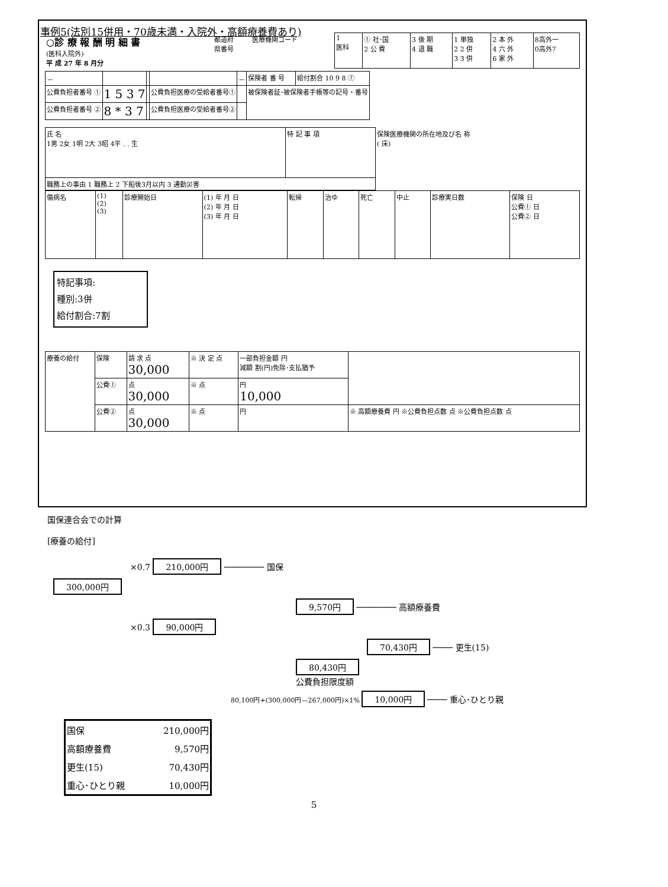事例5(法別15併用・70歳未満・入院外・高額療養費あり)
| ○診 療 報 酬 明 細 書 (医科入院外) 平 成 27 年 8 月分 | 都道府 県番号 | 医療機関コード | 1 医科 | ① 社･国 2 公 費 | 3 後 期 4 退 職 | 1 単独 2 2 併 3 3 併 | 2 本 外 4 六 外 6 家 外 | 8高外一 0高外7 |
| － | | | | － | 保険者 番 号 | 給付割合 10 9 8 ⑦ |
| 公費負担者番号 ① | 1 5 3 7 | | 公費負担医療の受給者番号① | | 被保険者証･被保険者手帳等の記号・番号 | |
| 公費負担者番号 ② | 8 * 3 7 | | 公費負担医療の受給者番号② | | | |
| 氏 名 1男 2女 1明 2大 3昭 4平 . . 生 | 特 記 事 項 | 保険医療機関の所在地及び名 称 ( 床) |
| 職務上の事由 1 職務上 2 下船後3月以内 3 通勤災害 | | |
| 傷病名 | (1) (2) (3) | 診療開始日 | (1) 年 月 日 (2) 年 月 日 (3) 年 月 日 | 転帰 | 治ゆ | 死亡 | 中止 | 診療実日数 | 保険 日 公費① 日 公費② 日 |
特記事項:
種別:3併
給付割合:7割
| 療養の給付 | 保険 | 請 求 点 30,000 | ※ 決 定 点 | 一部負担金額 円 減額 割(円)免除･支払猶予 | |
| | 公費① | 点 30,000 | ※ 点 | 円 10,000 | |
| | 公費② | 点 30,000 | ※ 点 | 円 | ※ 高額療養費 円 ※公費負担点数 点 ※公費負担点数 点 |
国保連合会での計算
[療養の給付]
×0.7 210,000円 ──────── 国保
300,000円
9,570円 ──────── 高額療養費
×0.3 90,000円
70,430円 ──── 更生(15)
80,430円
公費負担限度額
80,100円+(300,000円—267,000円)×1% 10,000円 ──── 重心･ひとり親
| 国保 | 210,000円 |
| 高額療養費 | 9,570円 |
| 更生(15) | 70,430円 |
| 重心･ひとり親 | 10,000円 |
5